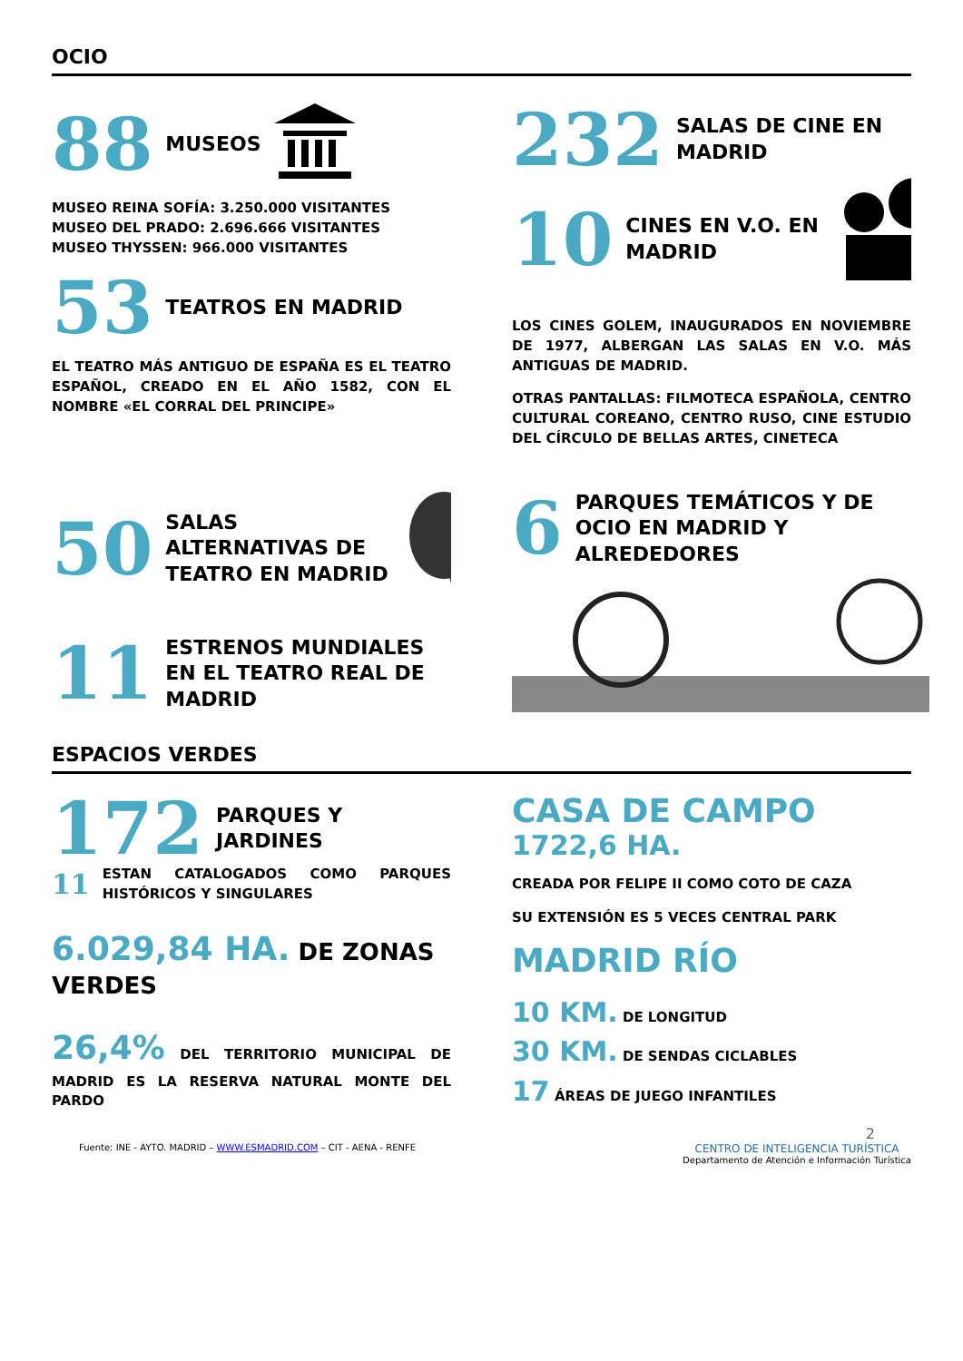OCIO
88 MUSEOS
MUSEO REINA SOFÍA: 3.250.000 VISITANTES
MUSEO DEL PRADO: 2.696.666 VISITANTES
MUSEO THYSSEN: 966.000 VISITANTES
53 TEATROS EN MADRID
EL TEATRO MÁS ANTIGUO DE ESPAÑA ES EL TEATRO ESPAÑOL, CREADO EN EL AÑO 1582, CON EL NOMBRE «EL CORRAL DEL PRINCIPE»
232 SALAS DE CINE EN MADRID
10 CINES EN V.O. EN MADRID
LOS CINES GOLEM, INAUGURADOS EN NOVIEMBRE DE 1977, ALBERGAN LAS SALAS EN V.O. MÁS ANTIGUAS DE MADRID.
OTRAS PANTALLAS: FILMOTECA ESPAÑOLA, CENTRO CULTURAL COREANO, CENTRO RUSO, CINE ESTUDIO DEL CÍRCULO DE BELLAS ARTES, CINETECA
50 SALAS ALTERNATIVAS DE TEATRO EN MADRID
11 ESTRENOS MUNDIALES EN EL TEATRO REAL DE MADRID
6 PARQUES TEMÁTICOS Y DE OCIO EN MADRID Y ALREDEDORES
ESPACIOS VERDES
172 PARQUES Y JARDINES
11 ESTAN CATALOGADOS COMO PARQUES HISTÓRICOS Y SINGULARES
6.029,84 HA. DE ZONAS VERDES
26,4% DEL TERRITORIO MUNICIPAL DE MADRID ES LA RESERVA NATURAL MONTE DEL PARDO
CASA DE CAMPO
1722,6 HA.
CREADA POR FELIPE II COMO COTO DE CAZA
SU EXTENSIÓN ES 5 VECES CENTRAL PARK
MADRID RÍO
10 KM. DE LONGITUD
30 KM. DE SENDAS CICLABLES
17 ÁREAS DE JUEGO INFANTILES
2
Fuente: INE - AYTO. MADRID – WWW.ESMADRID.COM – CIT - AENA - RENFE CENTRO DE INTELIGENCIA TURÍSTICA
Departamento de Atención e Información Turística